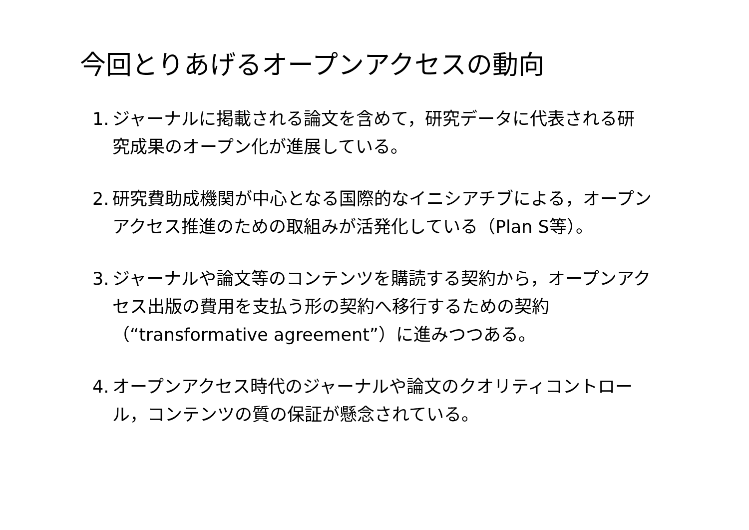今回とりあげるオープンアクセスの動向
1. ジャーナルに掲載される論文を含めて，研究データに代表される研究成果のオープン化が進展している。
2. 研究費助成機関が中心となる国際的なイニシアチブによる，オープンアクセス推進のための取組みが活発化している（Plan S等）。
3. ジャーナルや論文等のコンテンツを購読する契約から，オープンアクセス出版の費用を支払う形の契約へ移行するための契約（“transformative agreement”）に進みつつある。
4. オープンアクセス時代のジャーナルや論文のクオリティコントロール，コンテンツの質の保証が懸念されている。